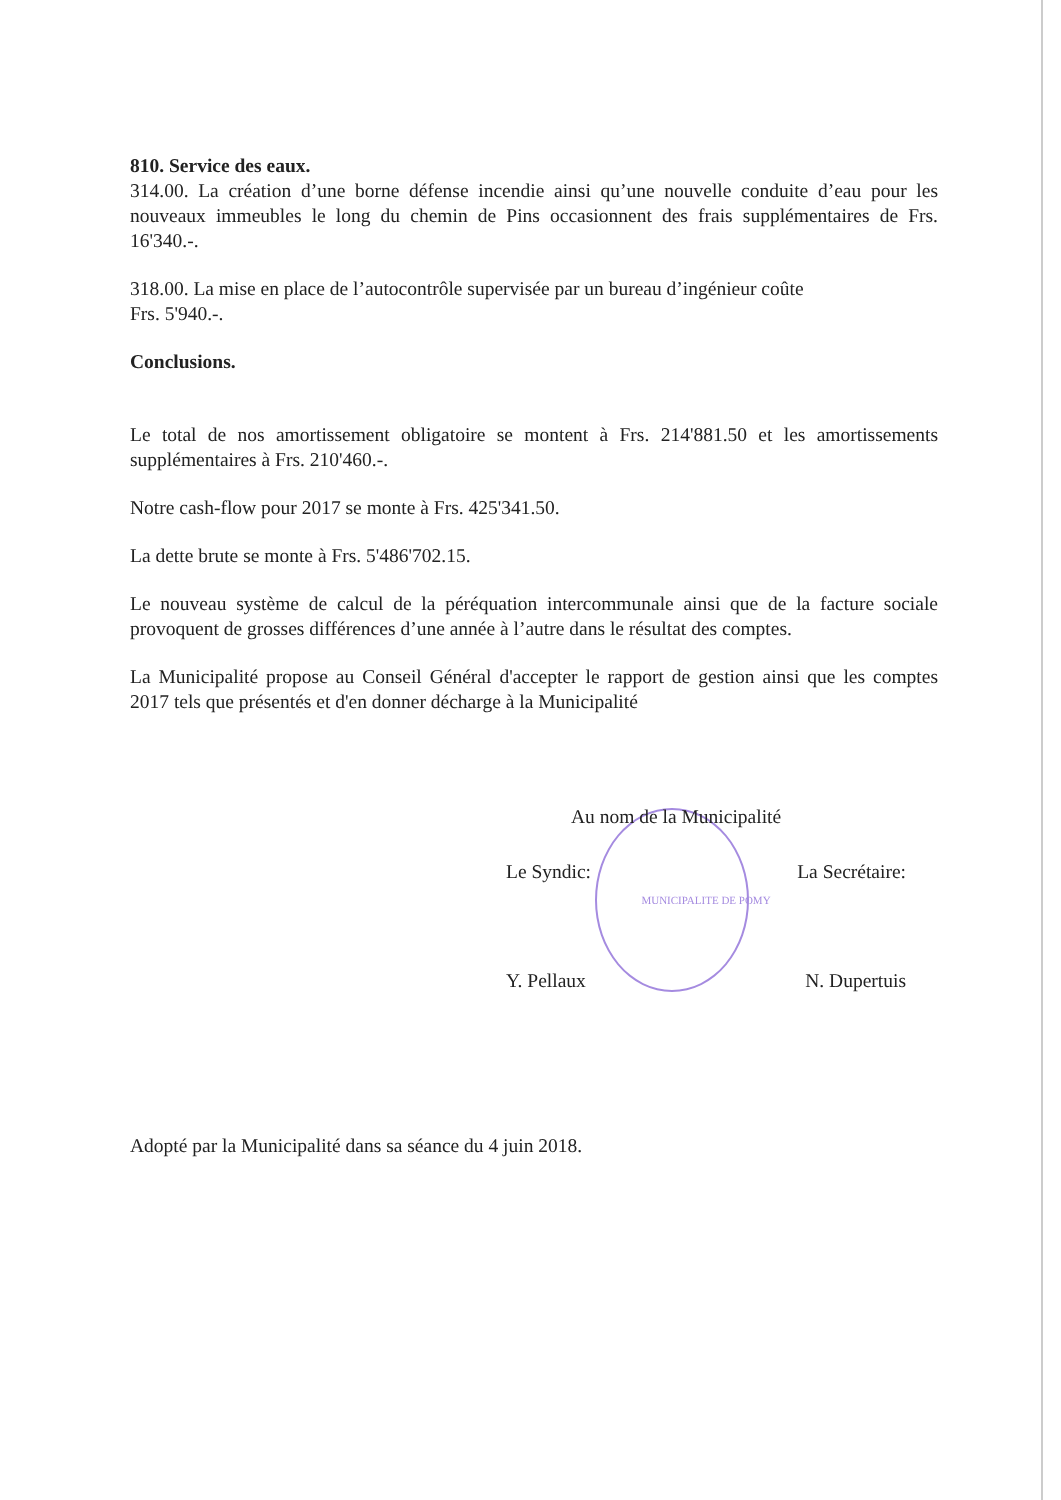810. Service des eaux.
314.00. La création d’une borne défense incendie ainsi qu’une nouvelle conduite d’eau pour les nouveaux immeubles le long du chemin de Pins occasionnent des frais supplémentaires de Frs. 16'340.-.
318.00. La mise en place de l’autocontrôle supervisée par un bureau d’ingénieur coûte
Frs. 5'940.-.
Conclusions.
Le total de nos amortissement obligatoire se montent à Frs. 214'881.50 et les amortissements supplémentaires à Frs. 210'460.-.
Notre cash-flow pour 2017 se monte à Frs. 425'341.50.
La dette brute se monte à Frs. 5'486'702.15.
Le nouveau système de calcul de la péréquation intercommunale ainsi que de la facture sociale provoquent de grosses différences d’une année à l’autre dans le résultat des comptes.
La Municipalité propose au Conseil Général d'accepter le rapport de gestion ainsi que les comptes 2017 tels que présentés et d'en donner décharge à la Municipalité
Au nom de la Municipalité
Le Syndic: La Secrétaire:
MUNICIPALITE DE POMY
Y. Pellaux N. Dupertuis
Adopté par la Municipalité dans sa séance du 4 juin 2018.